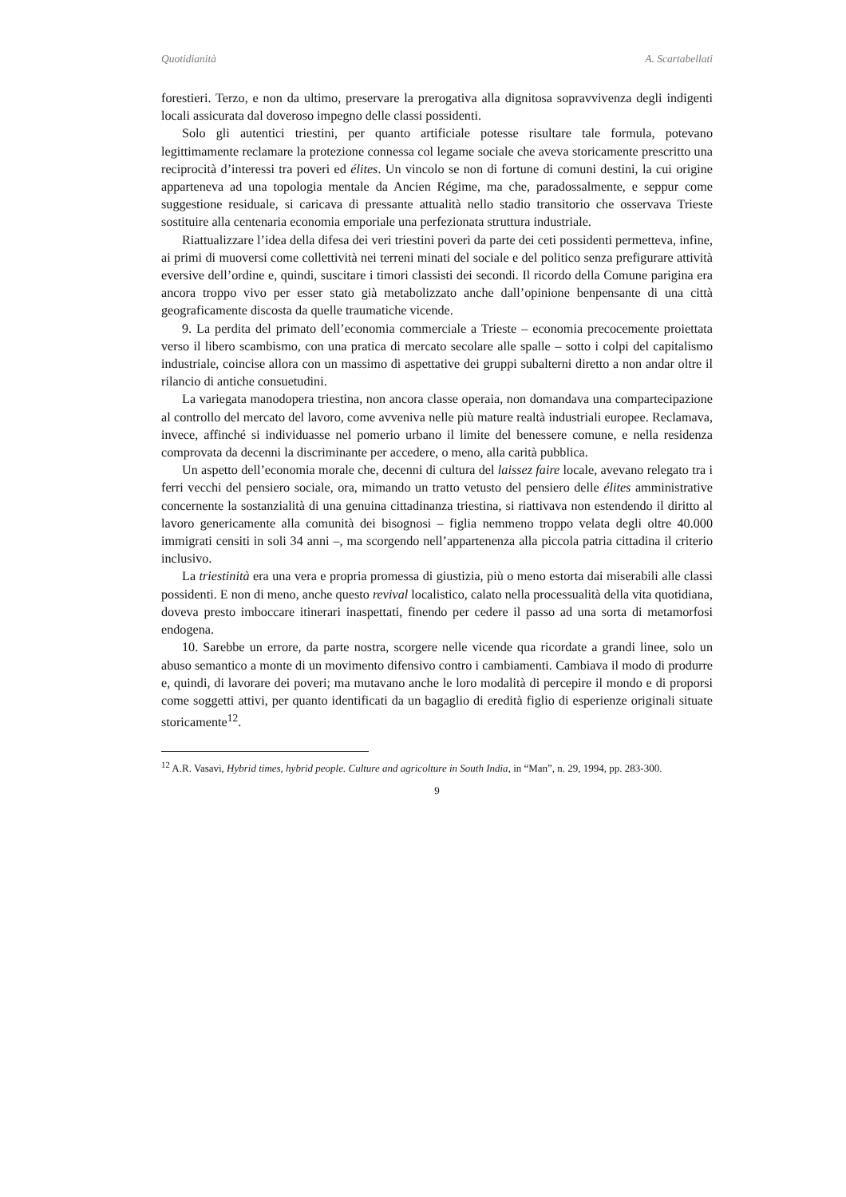Quotidianità A. Scartabellati
forestieri. Terzo, e non da ultimo, preservare la prerogativa alla dignitosa sopravvivenza degli indigenti locali assicurata dal doveroso impegno delle classi possidenti.
Solo gli autentici triestini, per quanto artificiale potesse risultare tale formula, potevano legittimamente reclamare la protezione connessa col legame sociale che aveva storicamente prescritto una reciprocità d’interessi tra poveri ed élites. Un vincolo se non di fortune di comuni destini, la cui origine apparteneva ad una topologia mentale da Ancien Régime, ma che, paradossalmente, e seppur come suggestione residuale, si caricava di pressante attualità nello stadio transitorio che osservava Trieste sostituire alla centenaria economia emporiale una perfezionata struttura industriale.
Riattualizzare l’idea della difesa dei veri triestini poveri da parte dei ceti possidenti permetteva, infine, ai primi di muoversi come collettività nei terreni minati del sociale e del politico senza prefigurare attività eversive dell’ordine e, quindi, suscitare i timori classisti dei secondi. Il ricordo della Comune parigina era ancora troppo vivo per esser stato già metabolizzato anche dall’opinione benpensante di una città geograficamente discosta da quelle traumatiche vicende.
9. La perdita del primato dell’economia commerciale a Trieste – economia precocemente proiettata verso il libero scambismo, con una pratica di mercato secolare alle spalle – sotto i colpi del capitalismo industriale, coincise allora con un massimo di aspettative dei gruppi subalterni diretto a non andar oltre il rilancio di antiche consuetudini.
La variegata manodopera triestina, non ancora classe operaia, non domandava una compartecipazione al controllo del mercato del lavoro, come avveniva nelle più mature realtà industriali europee. Reclamava, invece, affinché si individuasse nel pomerio urbano il limite del benessere comune, e nella residenza comprovata da decenni la discriminante per accedere, o meno, alla carità pubblica.
Un aspetto dell’economia morale che, decenni di cultura del laissez faire locale, avevano relegato tra i ferri vecchi del pensiero sociale, ora, mimando un tratto vetusto del pensiero delle élites amministrative concernente la sostanzialità di una genuina cittadinanza triestina, si riattivava non estendendo il diritto al lavoro genericamente alla comunità dei bisognosi – figlia nemmeno troppo velata degli oltre 40.000 immigrati censiti in soli 34 anni –, ma scorgendo nell’appartenenza alla piccola patria cittadina il criterio inclusivo.
La triestinità era una vera e propria promessa di giustizia, più o meno estorta dai miserabili alle classi possidenti. E non di meno, anche questo revival localistico, calato nella processualità della vita quotidiana, doveva presto imboccare itinerari inaspettati, finendo per cedere il passo ad una sorta di metamorfosi endogena.
10. Sarebbe un errore, da parte nostra, scorgere nelle vicende qua ricordate a grandi linee, solo un abuso semantico a monte di un movimento difensivo contro i cambiamenti. Cambiava il modo di produrre e, quindi, di lavorare dei poveri; ma mutavano anche le loro modalità di percepire il mondo e di proporsi come soggetti attivi, per quanto identificati da un bagaglio di eredità figlio di esperienze originali situate storicamente<sup>12</sup>.
<sup>12</sup> A.R. Vasavi, Hybrid times, hybrid people. Culture and agricolture in South India, in “Man”, n. 29, 1994, pp. 283-300.
9